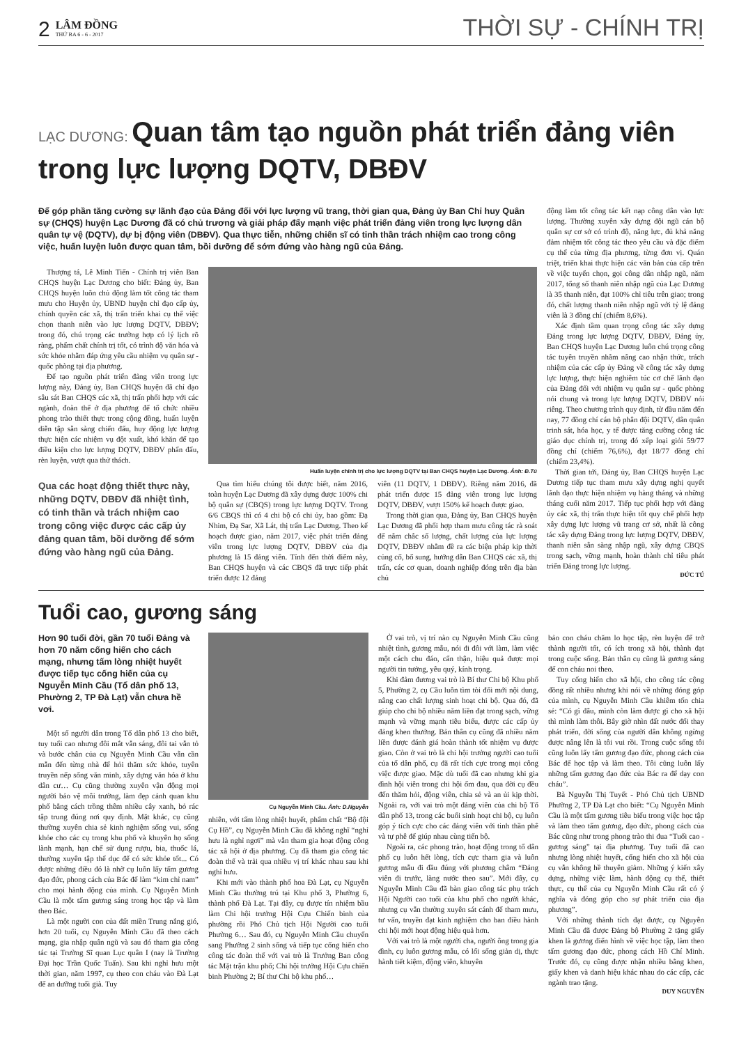2 LÂM ĐỒNG THỨ BA 6 - 6 - 2017
THỜI SỰ - CHÍNH TRỊ
LẠC DƯƠNG: Quan tâm tạo nguồn phát triển đảng viên trong lực lượng DQTV, DBĐV
Để góp phần tăng cường sự lãnh đạo của Đảng đối với lực lượng vũ trang, thời gian qua, Đảng ủy Ban Chỉ huy Quân sự (CHQS) huyện Lạc Dương đã có chủ trương và giải pháp đẩy mạnh việc phát triển đảng viên trong lực lượng dân quân tự vệ (DQTV), dự bị động viên (DBĐV). Qua thực tiễn, những chiến sĩ có tinh thần trách nhiệm cao trong công việc, huấn luyện luôn được quan tâm, bồi dưỡng để sớm đứng vào hàng ngũ của Đảng.
Thượng tá, Lê Minh Tiến - Chính trị viên Ban CHQS huyện Lạc Dương cho biết: Đảng ủy, Ban CHQS huyện luôn chủ động làm tốt công tác tham mưu cho Huyện ủy, UBND huyện chỉ đạo cấp ủy, chính quyền các xã, thị trấn triển khai cụ thể việc chọn thanh niên vào lực lượng DQTV, DBĐV; trong đó, chú trọng các trường hợp có lý lịch rõ ràng, phẩm chất chính trị tốt, có trình độ văn hóa và sức khỏe nhằm đáp ứng yêu cầu nhiệm vụ quân sự - quốc phòng tại địa phương.
Để tạo nguồn phát triển đảng viên trong lực lượng này, Đảng ủy, Ban CHQS huyện đã chỉ đạo sâu sát Ban CHQS các xã, thị trấn phối hợp với các ngành, đoàn thể ở địa phương để tổ chức nhiều phong trào thiết thực trong cộng đồng, huấn luyện diễn tập sẵn sàng chiến đấu, huy động lực lượng thực hiện các nhiệm vụ đột xuất, khó khăn để tạo điều kiện cho lực lượng DQTV, DBĐV phấn đấu, rèn luyện, vượt qua thử thách.
Qua các hoạt động thiết thực này, những DQTV, DBĐV đã nhiệt tình, có tinh thần và trách nhiệm cao trong công việc được các cấp ủy đảng quan tâm, bồi dưỡng để sớm đứng vào hàng ngũ của Đảng.
Huấn luyện chính trị cho lực lượng DQTV tại Ban CHQS huyện Lạc Dương. Ảnh: Đ.Tú
Qua tìm hiểu chúng tôi được biết, năm 2016, toàn huyện Lạc Dương đã xây dựng được 100% chi bộ quân sự (CBQS) trong lực lượng DQTV. Trong 6/6 CBQS thì có 4 chi bộ có chi ủy, bao gồm: Đạ Nhim, Đạ Sar, Xã Lát, thị trấn Lạc Dương. Theo kế hoạch được giao, năm 2017, việc phát triển đảng viên trong lực lượng DQTV, DBĐV của địa phương là 15 đảng viên. Tính đến thời điểm này, Ban CHQS huyện và các CBQS đã trực tiếp phát triển được 12 đảng
viên (11 DQTV, 1 DBĐV). Riêng năm 2016, đã phát triển được 15 đảng viên trong lực lượng DQTV, DBĐV, vượt 150% kế hoạch được giao.
Trong thời gian qua, Đảng ủy, Ban CHQS huyện Lạc Dương đã phối hợp tham mưu công tác rà soát để nắm chắc số lượng, chất lượng của lực lượng DQTV, DBĐV nhằm đề ra các biện pháp kịp thời củng cố, bổ sung, hướng dẫn Ban CHQS các xã, thị trấn, các cơ quan, doanh nghiệp đóng trên địa bàn chủ
động làm tốt công tác kết nạp công dân vào lực lượng. Thường xuyên xây dựng đội ngũ cán bộ quân sự cơ sở có trình độ, năng lực, đủ khả năng đảm nhiệm tốt công tác theo yêu cầu và đặc điểm cụ thể của từng địa phương, từng đơn vị. Quán triệt, triển khai thực hiện các văn bản của cấp trên về việc tuyển chọn, gọi công dân nhập ngũ, năm 2017, tổng số thanh niên nhập ngũ của Lạc Dương là 35 thanh niên, đạt 100% chỉ tiêu trên giao; trong đó, chất lượng thanh niên nhập ngũ với tỷ lệ đảng viên là 3 đồng chí (chiếm 8,6%).
Xác định tầm quan trọng công tác xây dựng Đảng trong lực lượng DQTV, DBĐV, Đảng ủy, Ban CHQS huyện Lạc Dương luôn chú trọng công tác tuyên truyền nhằm nâng cao nhận thức, trách nhiệm của các cấp ủy Đảng về công tác xây dựng lực lượng, thực hiện nghiêm túc cơ chế lãnh đạo của Đảng đối với nhiệm vụ quân sự - quốc phòng nói chung và trong lực lượng DQTV, DBĐV nói riêng. Theo chương trình quy định, từ đầu năm đến nay, 77 đồng chí cán bộ phân đội DQTV, dân quân trinh sát, hóa học, y tế được tăng cường công tác giáo dục chính trị, trong đó xếp loại giỏi 59/77 đồng chí (chiếm 76,6%), đạt 18/77 đồng chí (chiếm 23,4%).
Thời gian tới, Đảng ủy, Ban CHQS huyện Lạc Dương tiếp tục tham mưu xây dựng nghị quyết lãnh đạo thực hiện nhiệm vụ hàng tháng và những tháng cuối năm 2017. Tiếp tục phối hợp với đảng ủy các xã, thị trấn thực hiện tốt quy chế phối hợp xây dựng lực lượng vũ trang cơ sở, nhất là công tác xây dựng Đảng trong lực lượng DQTV, DBĐV, thanh niên sẵn sàng nhập ngũ, xây dựng CBQS trong sạch, vững mạnh, hoàn thành chỉ tiêu phát triển Đảng trong lực lượng.
ĐỨC TÚ
Tuổi cao, gương sáng
Hơn 90 tuổi đời, gần 70 tuổi Đảng và hơn 70 năm cống hiến cho cách mạng, nhưng tấm lòng nhiệt huyết được tiếp tục cống hiến của cụ Nguyễn Minh Cầu (Tổ dân phố 13, Phường 2, TP Đà Lạt) vẫn chưa hề vơi.
Một số người dân trong Tổ dân phố 13 cho biết, tuy tuổi cao nhưng đôi mắt vẫn sáng, đôi tai vẫn tỏ và bước chân của cụ Nguyễn Minh Cầu vẫn cần mẫn đến từng nhà để hỏi thăm sức khỏe, tuyên truyền nếp sống văn minh, xây dựng văn hóa ở khu dân cư… Cụ cũng thường xuyên vận động mọi người bảo vệ môi trường, làm đẹp cảnh quan khu phố bằng cách trồng thêm nhiều cây xanh, bỏ rác tập trung đúng nơi quy định. Mặt khác, cụ cũng thường xuyên chia sẻ kinh nghiệm sống vui, sống khỏe cho các cụ trong khu phố và khuyên họ sống lành mạnh, hạn chế sử dụng rượu, bia, thuốc lá, thường xuyên tập thể dục để có sức khỏe tốt... Có được những điều đó là nhờ cụ luôn lấy tấm gương đạo đức, phong cách của Bác để làm “kim chỉ nam” cho mọi hành động của mình. Cụ Nguyễn Minh Cầu là một tấm gương sáng trong học tập và làm theo Bác.
Là một người con của đất miền Trung nắng gió, hơn 20 tuổi, cụ Nguyễn Minh Cầu đã theo cách mạng, gia nhập quân ngũ và sau đó tham gia công tác tại Trường Sĩ quan Lục quân I (nay là Trường Đại học Trần Quốc Tuấn). Sau khi nghỉ hưu một thời gian, năm 1997, cụ theo con cháu vào Đà Lạt để an dưỡng tuổi già. Tuy
Cụ Nguyễn Minh Cầu. Ảnh: D.Nguyễn
nhiên, với tấm lòng nhiệt huyết, phẩm chất “Bộ đội Cụ Hồ”, cụ Nguyễn Minh Cầu đã không nghĩ “nghỉ hưu là nghỉ ngơi” mà vẫn tham gia hoạt động công tác xã hội ở địa phương. Cụ đã tham gia công tác đoàn thể và trải qua nhiều vị trí khác nhau sau khi nghỉ hưu.
Khi mới vào thành phố hoa Đà Lạt, cụ Nguyễn Minh Cầu thường trú tại Khu phố 3, Phường 6, thành phố Đà Lạt. Tại đây, cụ được tín nhiệm bầu làm Chi hội trưởng Hội Cựu Chiến binh của phường rồi Phó Chủ tịch Hội Người cao tuổi Phường 6… Sau đó, cụ Nguyễn Minh Cầu chuyển sang Phường 2 sinh sống và tiếp tục cống hiến cho công tác đoàn thể với vai trò là Trưởng Ban công tác Mặt trận khu phố; Chi hội trưởng Hội Cựu chiến binh Phường 2; Bí thư Chi bộ khu phố…
Ở vai trò, vị trí nào cụ Nguyễn Minh Cầu cũng nhiệt tình, gương mẫu, nói đi đôi với làm, làm việc một cách chu đáo, cẩn thận, hiệu quả được mọi người tin tưởng, yêu quý, kính trọng.
Khi đảm đương vai trò là Bí thư Chi bộ Khu phố 5, Phường 2, cụ Cầu luôn tìm tòi đổi mới nội dung, nâng cao chất lượng sinh hoạt chi bộ. Qua đó, đã giúp cho chi bộ nhiều năm liền đạt trong sạch, vững mạnh và vững mạnh tiêu biểu, được các cấp ủy đảng khen thưởng. Bản thân cụ cũng đã nhiều năm liền được đánh giá hoàn thành tốt nhiệm vụ được giao. Còn ở vai trò là chi hội trưởng người cao tuổi của tổ dân phố, cụ đã rất tích cực trong mọi công việc được giao. Mặc dù tuổi đã cao nhưng khi gia đình hội viên trong chi hội ốm đau, qua đời cụ đều đến thăm hỏi, động viên, chia sẻ và an ủi kịp thời. Ngoài ra, với vai trò một đảng viên của chi bộ Tổ dân phố 13, trong các buổi sinh hoạt chi bộ, cụ luôn góp ý tích cực cho các đảng viên với tinh thần phê và tự phê để giúp nhau cùng tiến bộ.
Ngoài ra, các phong trào, hoạt động trong tổ dân phố cụ luôn hết lòng, tích cực tham gia và luôn gương mẫu đi đầu đúng với phương châm “Đảng viên đi trước, làng nước theo sau”. Mới đây, cụ Nguyễn Minh Cầu đã bàn giao công tác phụ trách Hội Người cao tuổi của khu phố cho người khác, nhưng cụ vẫn thường xuyên sát cánh để tham mưu, tư vấn, truyền đạt kinh nghiệm cho ban điều hành chi hội mới hoạt động hiệu quả hơn.
Với vai trò là một người cha, người ông trong gia đình, cụ luôn gương mẫu, có lối sống giản dị, thực hành tiết kiệm, động viên, khuyên
bảo con cháu chăm lo học tập, rèn luyện để trở thành người tốt, có ích trong xã hội, thành đạt trong cuộc sống. Bản thân cụ cũng là gương sáng để con cháu noi theo.
Tuy cống hiến cho xã hội, cho công tác cộng đồng rất nhiều nhưng khi nói về những đóng góp của mình, cụ Nguyễn Minh Cầu khiêm tốn chia sẻ: “Có gì đâu, mình còn làm được gì cho xã hội thì mình làm thôi. Bây giờ nhìn đất nước đổi thay phát triển, đời sống của người dân không ngừng được nâng lên là tôi vui rồi. Trong cuộc sống tôi cũng luôn lấy tấm gương đạo đức, phong cách của Bác để học tập và làm theo. Tôi cũng luôn lấy những tấm gương đạo đức của Bác ra để dạy con cháu”.
Bà Nguyễn Thị Tuyết - Phó Chủ tịch UBND Phường 2, TP Đà Lạt cho biết: “Cụ Nguyễn Minh Cầu là một tấm gương tiêu biểu trong việc học tập và làm theo tấm gương, đạo đức, phong cách của Bác cũng như trong phong trào thi đua “Tuổi cao - gương sáng” tại địa phương. Tuy tuổi đã cao nhưng lòng nhiệt huyết, cống hiến cho xã hội của cụ vẫn không hề thuyên giảm. Những ý kiến xây dựng, những việc làm, hành động cụ thể, thiết thực, cụ thể của cụ Nguyễn Minh Cầu rất có ý nghĩa và đóng góp cho sự phát triển của địa phương”.
Với những thành tích đạt được, cụ Nguyễn Minh Cầu đã được Đảng bộ Phường 2 tặng giấy khen là gương điển hình về việc học tập, làm theo tấm gương đạo đức, phong cách Hồ Chí Minh. Trước đó, cụ cũng được nhận nhiều bằng khen, giấy khen và danh hiệu khác nhau do các cấp, các ngành trao tặng.
DUY NGUYỄN